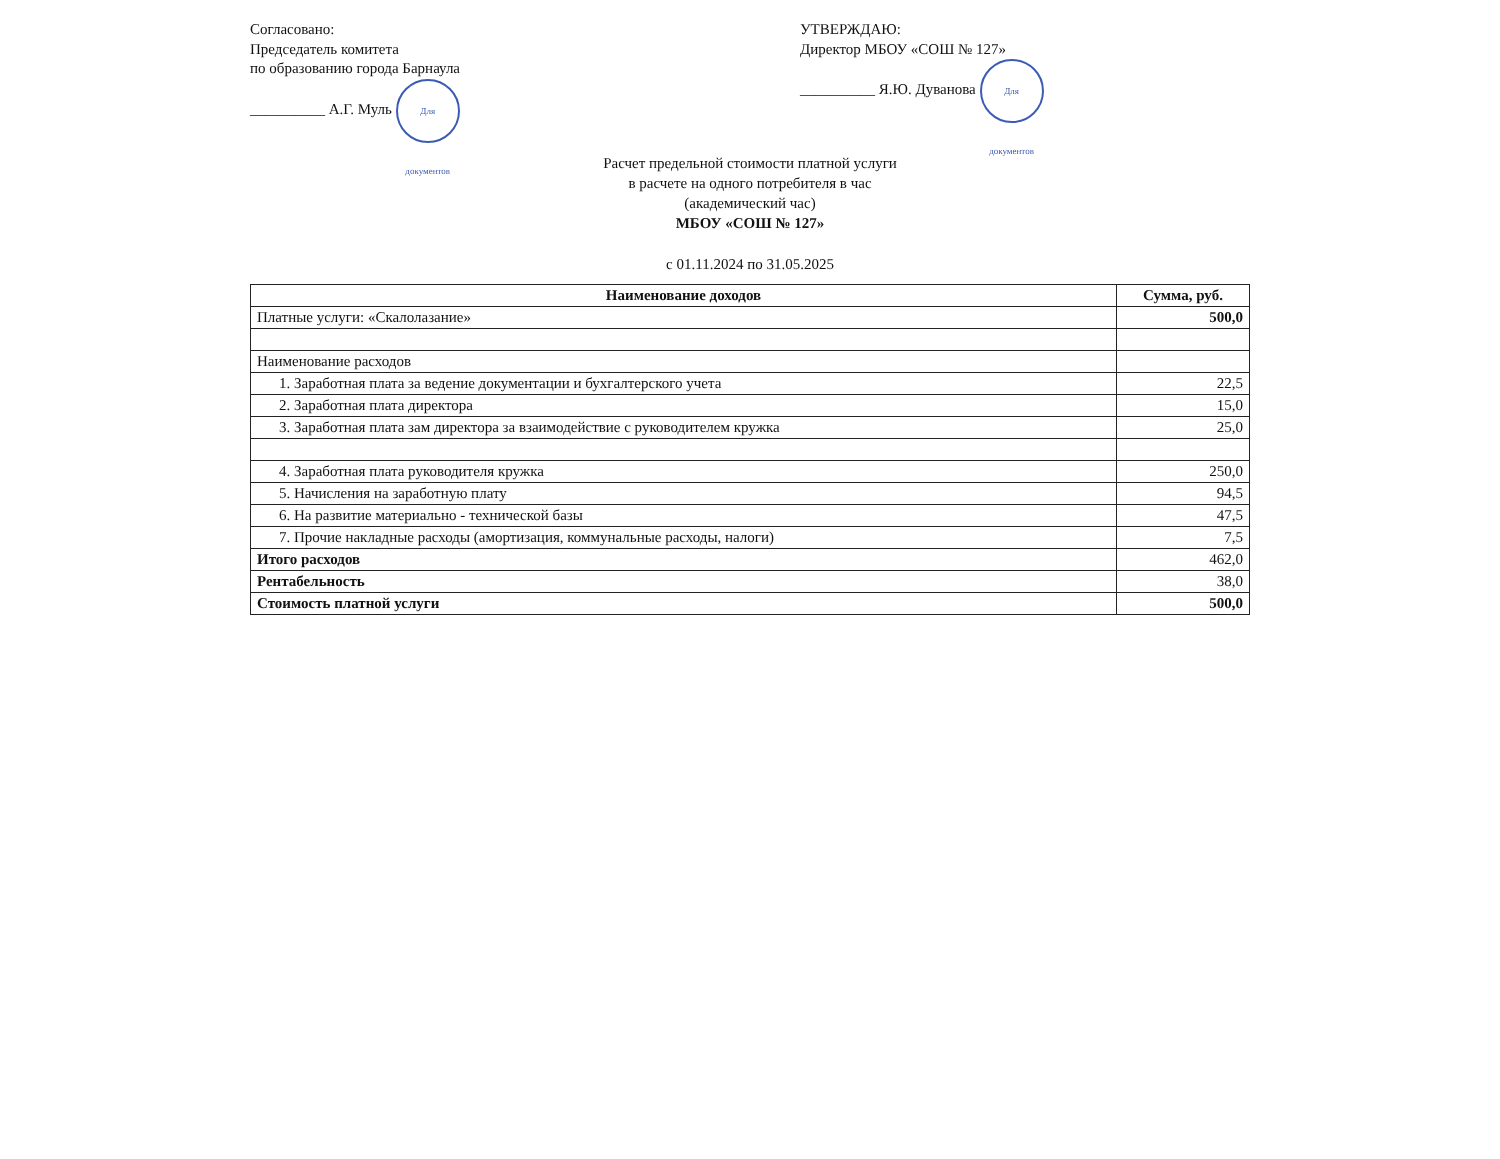Согласовано:
Председатель комитета
по образованию города Барнаула
__________ А.Г. Муль Для документов
УТВЕРЖДАЮ:
Директор МБОУ «СОШ № 127»
__________ Я.Ю. Дуванова Для документов
Расчет предельной стоимости платной услуги
в расчете на одного потребителя в час
(академический час)
МБОУ «СОШ № 127»
с 01.11.2024 по 31.05.2025
| Наименование доходов | Сумма, руб. |
| --- | --- |
| Платные услуги: «Скалолазание» | 500,0 |
| Наименование расходов | |
| 1. Заработная плата за ведение документации и бухгалтерского учета | 22,5 |
| 2. Заработная плата директора | 15,0 |
| 3. Заработная плата зам директора за взаимодействие с руководителем кружка | 25,0 |
| 4. Заработная плата руководителя кружка | 250,0 |
| 5. Начисления на заработную плату | 94,5 |
| 6. На развитие материально - технической базы | 47,5 |
| 7. Прочие накладные расходы (амортизация, коммунальные расходы, налоги) | 7,5 |
| Итого расходов | 462,0 |
| Рентабельность | 38,0 |
| Стоимость платной услуги | 500,0 |